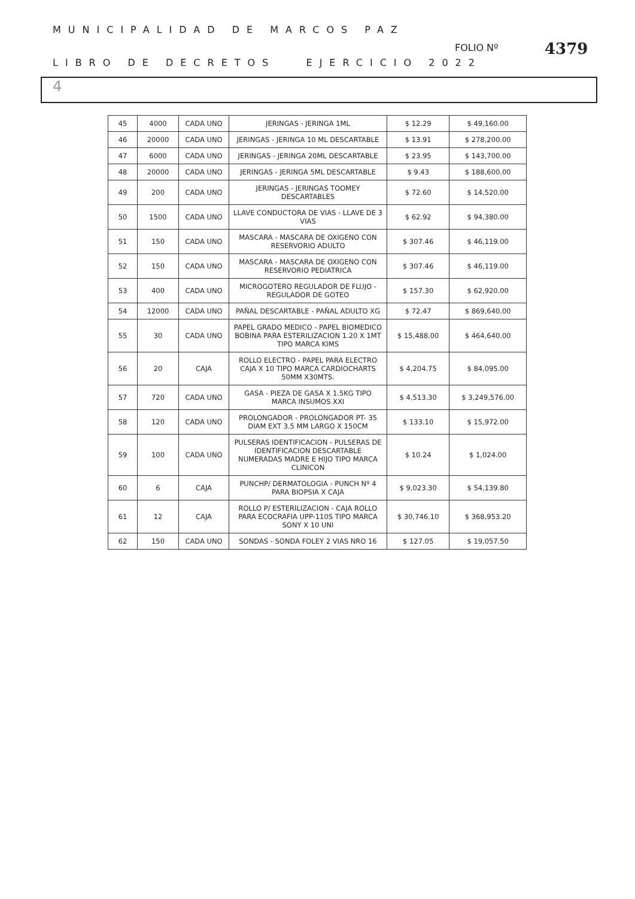MUNICIPALIDAD DE MARCOS PAZ
LIBRO DE DECRETOS EJERCICIO 2022
FOLIO Nº 4379
4
| 45 | 4000 | CADA UNO | JERINGAS - JERINGA 1ML | $ 12.29 | $ 49,160.00 |
| 46 | 20000 | CADA UNO | JERINGAS - JERINGA 10 ML DESCARTABLE | $ 13.91 | $ 278,200.00 |
| 47 | 6000 | CADA UNO | JERINGAS - JERINGA 20ML DESCARTABLE | $ 23.95 | $ 143,700.00 |
| 48 | 20000 | CADA UNO | JERINGAS - JERINGA 5ML DESCARTABLE | $ 9.43 | $ 188,600.00 |
| 49 | 200 | CADA UNO | JERINGAS - JERINGAS TOOMEY DESCARTABLES | $ 72.60 | $ 14,520.00 |
| 50 | 1500 | CADA UNO | LLAVE CONDUCTORA DE VIAS - LLAVE DE 3 VIAS | $ 62.92 | $ 94,380.00 |
| 51 | 150 | CADA UNO | MASCARA - MASCARA DE OXIGENO CON RESERVORIO ADULTO | $ 307.46 | $ 46,119.00 |
| 52 | 150 | CADA UNO | MASCARA - MASCARA DE OXIGENO CON RESERVORIO PEDIATRICA | $ 307.46 | $ 46,119.00 |
| 53 | 400 | CADA UNO | MICROGOTERO REGULADOR DE FLUJO - REGULADOR DE GOTEO | $ 157.30 | $ 62,920.00 |
| 54 | 12000 | CADA UNO | PAÑAL DESCARTABLE - PAÑAL ADULTO XG | $ 72.47 | $ 869,640.00 |
| 55 | 30 | CADA UNO | PAPEL GRADO MEDICO - PAPEL BIOMEDICO BOBINA PARA ESTERILIZACION 1.20 X 1MT TIPO MARCA KIMS | $ 15,488.00 | $ 464,640.00 |
| 56 | 20 | CAJA | ROLLO ELECTRO - PAPEL PARA ELECTRO CAJA X 10 TIPO MARCA CARDIOCHARTS 50MM X30MTS. | $ 4,204.75 | $ 84,095.00 |
| 57 | 720 | CADA UNO | GASA - PIEZA DE GASA X 1.5KG TIPO MARCA INSUMOS XXI | $ 4,513.30 | $ 3,249,576.00 |
| 58 | 120 | CADA UNO | PROLONGADOR - PROLONGADOR PT- 35 DIAM EXT 3.5 MM LARGO X 150CM | $ 133.10 | $ 15,972.00 |
| 59 | 100 | CADA UNO | PULSERAS IDENTIFICACION - PULSERAS DE IDENTIFICACION DESCARTABLE NUMERADAS MADRE E HIJO TIPO MARCA CLINICON | $ 10.24 | $ 1,024.00 |
| 60 | 6 | CAJA | PUNCHP/ DERMATOLOGIA - PUNCH Nº 4 PARA BIOPSIA X CAJA | $ 9,023.30 | $ 54,139.80 |
| 61 | 12 | CAJA | ROLLO P/ ESTERILIZACION - CAJA ROLLO PARA ECOCRAFIA UPP-110S TIPO MARCA SONY X 10 UNI | $ 30,746.10 | $ 368,953.20 |
| 62 | 150 | CADA UNO | SONDAS - SONDA FOLEY 2 VIAS NRO 16 | $ 127.05 | $ 19,057.50 |